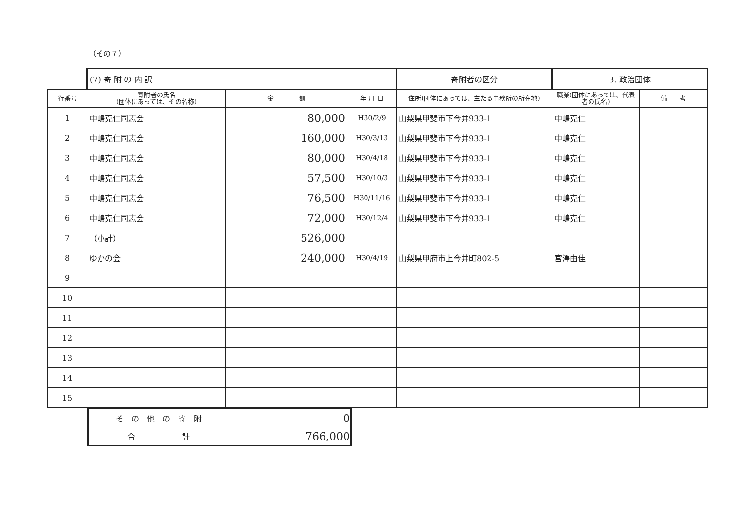（その７）
| | (7) 寄 附 の 内 訳 | | | 寄附者の区分 | 3. 政治団体 | |
| 行番号 | 寄附者の氏名 (団体にあっては、その名称) | 金 額 | 年 月 日 | 住所(団体にあっては、主たる事務所の所在地) | 職業(団体にあっては、代表者の氏名) | 備 考 |
| 1 | 中嶋克仁同志会 | 80,000 | H30/2/9 | 山梨県甲斐市下今井933-1 | 中嶋克仁 | |
| 2 | 中嶋克仁同志会 | 160,000 | H30/3/13 | 山梨県甲斐市下今井933-1 | 中嶋克仁 | |
| 3 | 中嶋克仁同志会 | 80,000 | H30/4/18 | 山梨県甲斐市下今井933-1 | 中嶋克仁 | |
| 4 | 中嶋克仁同志会 | 57,500 | H30/10/3 | 山梨県甲斐市下今井933-1 | 中嶋克仁 | |
| 5 | 中嶋克仁同志会 | 76,500 | H30/11/16 | 山梨県甲斐市下今井933-1 | 中嶋克仁 | |
| 6 | 中嶋克仁同志会 | 72,000 | H30/12/4 | 山梨県甲斐市下今井933-1 | 中嶋克仁 | |
| 7 | （小計） | 526,000 | | | | |
| 8 | ゆかの会 | 240,000 | H30/4/19 | 山梨県甲府市上今井町802-5 | 宮澤由佳 | |
| 9 | | | | | | |
| 10 | | | | | | |
| 11 | | | | | | |
| 12 | | | | | | |
| 13 | | | | | | |
| 14 | | | | | | |
| 15 | | | | | | |
| そ の 他 の 寄 附 | 0 |
| 合 計 | 766,000 |